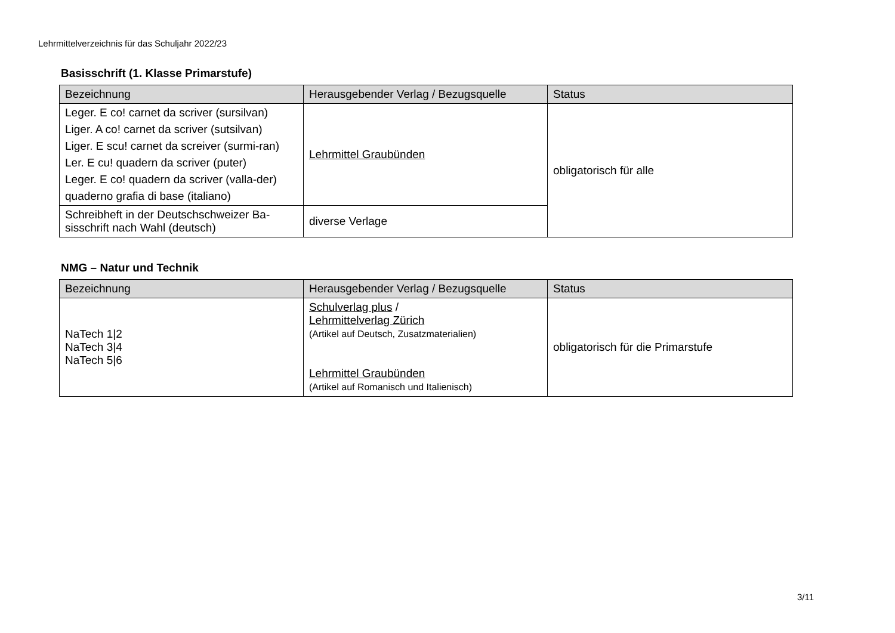Lehrmittelverzeichnis für das Schuljahr 2022/23
Basisschrift (1. Klasse Primarstufe)
| Bezeichnung | Herausgebender Verlag / Bezugsquelle | Status |
| --- | --- | --- |
| Leger. E co! carnet da scriver (sursilvan) Liger. A co! carnet da scriver (sutsilvan) Liger. E scu! carnet da screiver (surmi-ran) Ler. E cu! quadern da scriver (puter) Leger. E co! quadern da scriver (valla-der) quaderno grafia di base (italiano) | Lehrmittel Graubünden | obligatorisch für alle |
| Schreibheft in der Deutschschweizer Ba-sisschrift nach Wahl (deutsch) | diverse Verlage | |
NMG – Natur und Technik
| Bezeichnung | Herausgebender Verlag / Bezugsquelle | Status |
| --- | --- | --- |
| NaTech 1/2 NaTech 3/4 NaTech 5/6 | Schulverlag plus / Lehrmittelverlag Zürich (Artikel auf Deutsch, Zusatzmaterialien) Lehrmittel Graubünden (Artikel auf Romanisch und Italienisch) | obligatorisch für die Primarstufe |
3/11